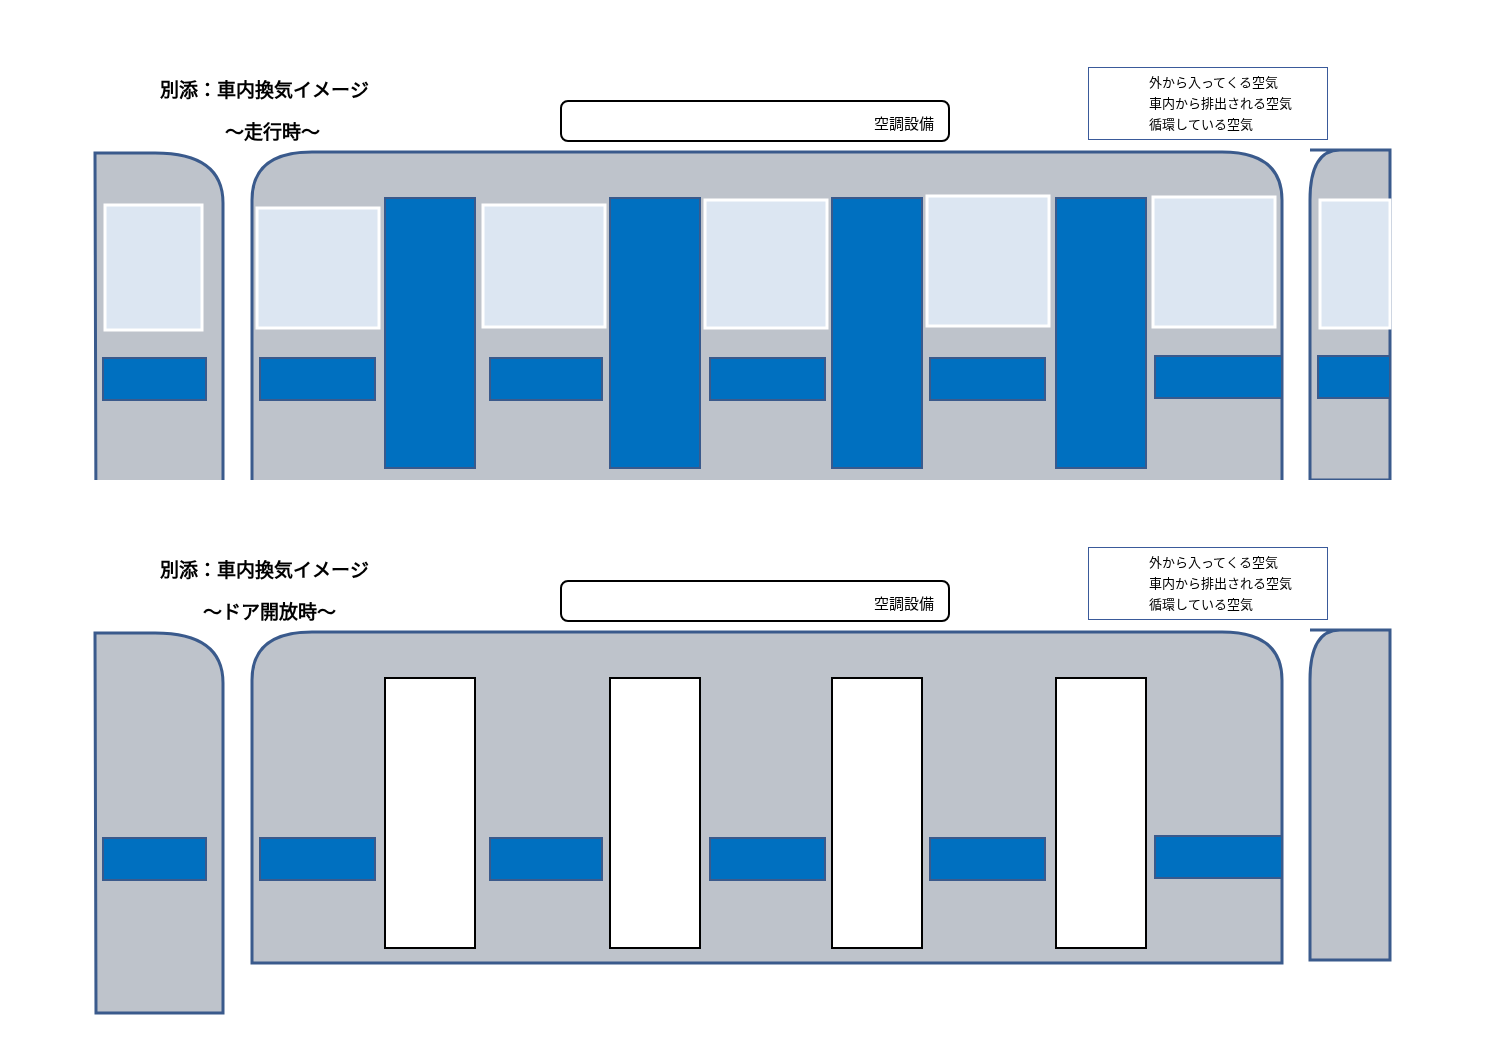別添：車内換気イメージ
～走行時～
空調設備
外から入ってくる空気
車内から排出される空気
循環している空気
別添：車内換気イメージ
～ドア開放時～
空調設備
外から入ってくる空気
車内から排出される空気
循環している空気